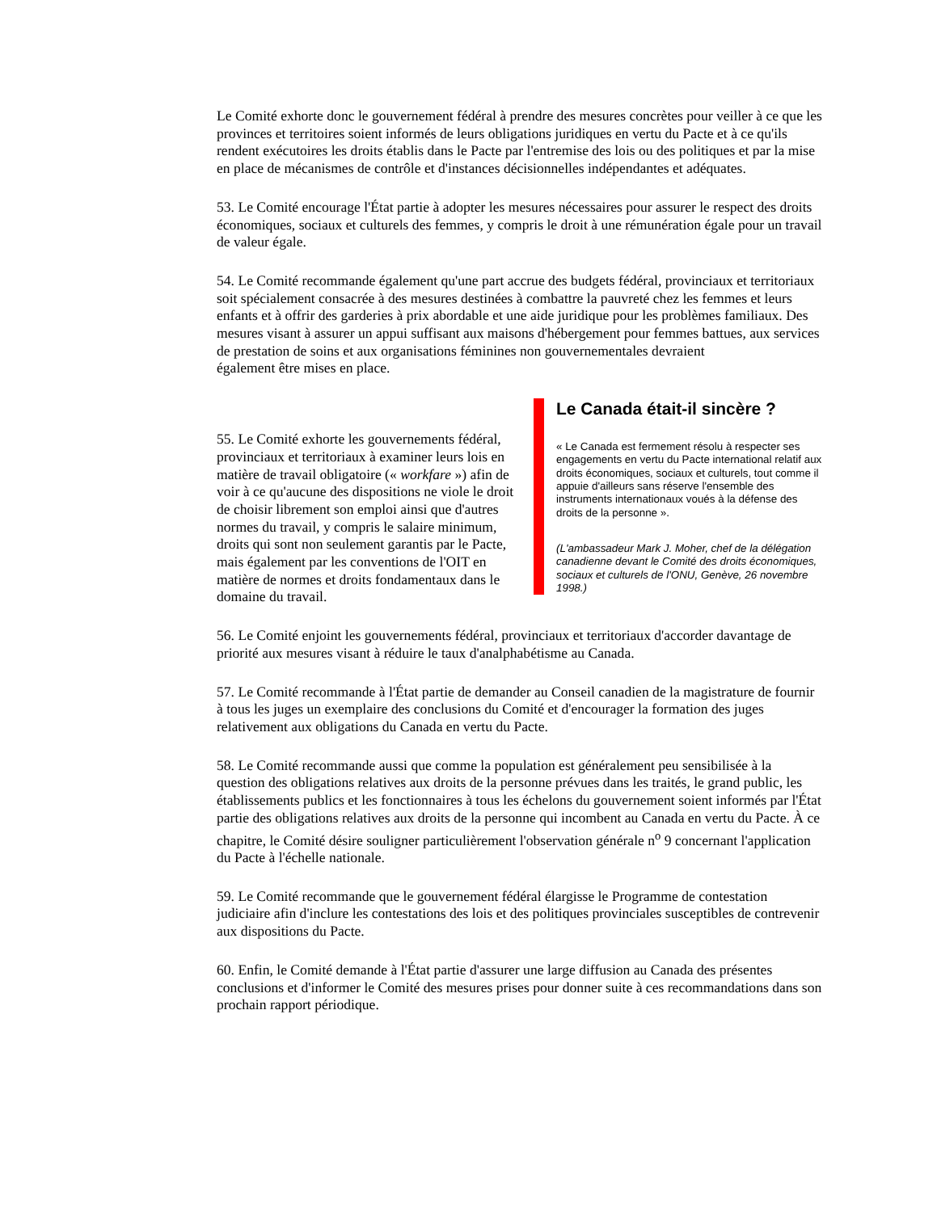Le Comité exhorte donc le gouvernement fédéral à prendre des mesures concrètes pour veiller à ce que les provinces et territoires soient informés de leurs obligations juridiques en vertu du Pacte et à ce qu'ils rendent exécutoires les droits établis dans le Pacte par l'entremise des lois ou des politiques et par la mise en place de mécanismes de contrôle et d'instances décisionnelles indépendantes et adéquates.
53. Le Comité encourage l'État partie à adopter les mesures nécessaires pour assurer le respect des droits économiques, sociaux et culturels des femmes, y compris le droit à une rémunération égale pour un travail de valeur égale.
54. Le Comité recommande également qu'une part accrue des budgets fédéral, provinciaux et territoriaux soit spécialement consacrée à des mesures destinées à combattre la pauvreté chez les femmes et leurs enfants et à offrir des garderies à prix abordable et une aide juridique pour les problèmes familiaux. Des mesures visant à assurer un appui suffisant aux maisons d'hébergement pour femmes battues, aux services de prestation de soins et aux organisations féminines non gouvernementales devraient
également être mises en place.
Le Canada était-il sincère ?
« Le Canada est fermement résolu à respecter ses engagements en vertu du Pacte international relatif aux droits économiques, sociaux et culturels, tout comme il appuie d'ailleurs sans réserve l'ensemble des instruments internationaux voués à la défense des droits de la personne ».
(L'ambassadeur Mark J. Moher, chef de la délégation canadienne devant le Comité des droits économiques, sociaux et culturels de l'ONU, Genève, 26 novembre 1998.)
55. Le Comité exhorte les gouvernements fédéral, provinciaux et territoriaux à examiner leurs lois en matière de travail obligatoire (« workfare ») afin de voir à ce qu'aucune des dispositions ne viole le droit de choisir librement son emploi ainsi que d'autres normes du travail, y compris le salaire minimum, droits qui sont non seulement garantis par le Pacte, mais également par les conventions de l'OIT en matière de normes et droits fondamentaux dans le domaine du travail.
56. Le Comité enjoint les gouvernements fédéral, provinciaux et territoriaux d'accorder davantage de priorité aux mesures visant à réduire le taux d'analphabétisme au Canada.
57. Le Comité recommande à l'État partie de demander au Conseil canadien de la magistrature de fournir à tous les juges un exemplaire des conclusions du Comité et d'encourager la formation des juges relativement aux obligations du Canada en vertu du Pacte.
58. Le Comité recommande aussi que comme la population est généralement peu sensibilisée à la question des obligations relatives aux droits de la personne prévues dans les traités, le grand public, les établissements publics et les fonctionnaires à tous les échelons du gouvernement soient informés par l'État partie des obligations relatives aux droits de la personne qui incombent au Canada en vertu du Pacte. À ce chapitre, le Comité désire souligner particulièrement l'observation générale n<sup>o</sup> 9 concernant l'application du Pacte à l'échelle nationale.
59. Le Comité recommande que le gouvernement fédéral élargisse le Programme de contestation judiciaire afin d'inclure les contestations des lois et des politiques provinciales susceptibles de contrevenir aux dispositions du Pacte.
60. Enfin, le Comité demande à l'État partie d'assurer une large diffusion au Canada des présentes conclusions et d'informer le Comité des mesures prises pour donner suite à ces recommandations dans son prochain rapport périodique.